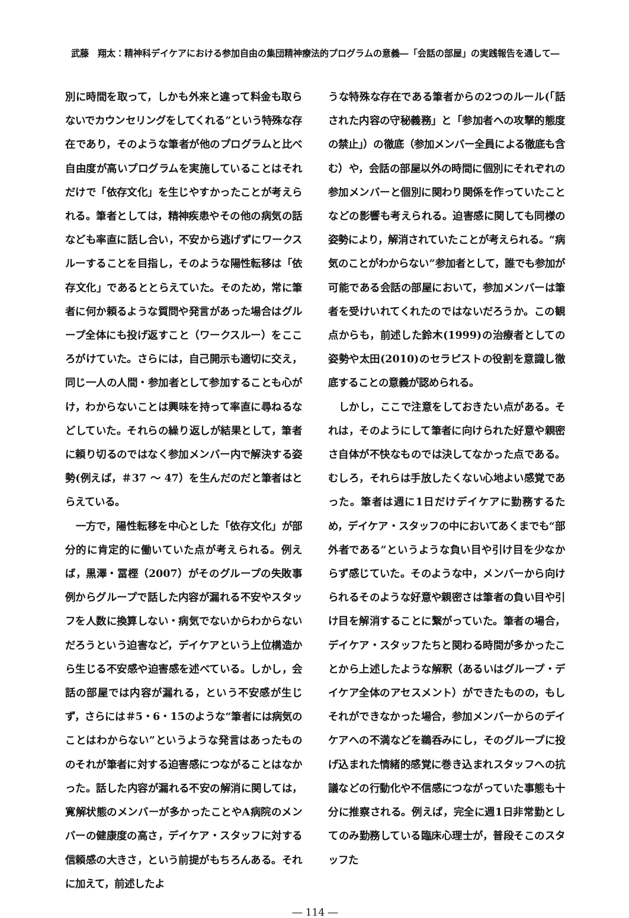武藤　翔太：精神科デイケアにおける参加自由の集団精神療法的プログラムの意義―「会話の部屋」の実践報告を通して―
別に時間を取って，しかも外来と違って料金も取らないでカウンセリングをしてくれる”という特殊な存在であり，そのような筆者が他のプログラムと比べ自由度が高いプログラムを実施していることはそれだけで「依存文化」を生じやすかったことが考えられる。筆者としては，精神疾患やその他の病気の話なども率直に話し合い，不安から逃げずにワークスルーすることを目指し，そのような陽性転移は「依存文化」であるととらえていた。そのため，常に筆者に何か頼るような質問や発言があった場合はグループ全体にも投げ返すこと（ワークスルー）をこころがけていた。さらには，自己開示も適切に交え，同じ一人の人間・参加者として参加することも心がけ，わからないことは興味を持って率直に尋ねるなどしていた。それらの繰り返しが結果として，筆者に頼り切るのではなく参加メンバー内で解決する姿勢(例えば，＃37 ～ 47）を生んだのだと筆者はとらえている。
一方で，陽性転移を中心とした「依存文化」が部分的に肯定的に働いていた点が考えられる。例えば，黒澤・冨樫（2007）がそのグループの失敗事例からグループで話した内容が漏れる不安やスタッフを人数に換算しない・病気でないからわからないだろうという迫害など，デイケアという上位構造から生じる不安感や迫害感を述べている。しかし，会話の部屋では内容が漏れる，という不安感が生じず，さらには＃5・6・15のような“筆者には病気のことはわからない”というような発言はあったもののそれが筆者に対する迫害感につながることはなかった。話した内容が漏れる不安の解消に関しては，寛解状態のメンバーが多かったことやA病院のメンバーの健康度の高さ，デイケア・スタッフに対する信頼感の大きさ，という前提がもちろんある。それに加えて，前述したよ
うな特殊な存在である筆者からの2つのルール(「話された内容の守秘義務」と「参加者への攻撃的態度の禁止」）の徹底（参加メンバー全員による徹底も含む）や，会話の部屋以外の時間に個別にそれぞれの参加メンバーと個別に関わり関係を作っていたことなどの影響も考えられる。迫害感に関しても同様の姿勢により，解消されていたことが考えられる。“病気のことがわからない”参加者として，誰でも参加が可能である会話の部屋において，参加メンバーは筆者を受けいれてくれたのではないだろうか。この観点からも，前述した鈴木(1999)の治療者としての姿勢や太田(2010)のセラピストの役割を意識し徹底することの意義が認められる。
しかし，ここで注意をしておきたい点がある。それは，そのようにして筆者に向けられた好意や親密さ自体が不快なものでは決してなかった点である。むしろ，それらは手放したくない心地よい感覚であった。筆者は週に1日だけデイケアに勤務するため，デイケア・スタッフの中においてあくまでも“部外者である”というような負い目や引け目を少なからず感じていた。そのような中，メンバーから向けられるそのような好意や親密さは筆者の負い目や引け目を解消することに繋がっていた。筆者の場合，デイケア・スタッフたちと関わる時間が多かったことから上述したような解釈（あるいはグループ・デイケア全体のアセスメント）ができたものの，もしそれができなかった場合，参加メンバーからのデイケアへの不満などを鵜呑みにし，そのグループに投げ込まれた情緒的感覚に巻き込まれスタッフへの抗議などの行動化や不信感につながっていた事態も十分に推察される。例えば，完全に週1日非常勤としてのみ勤務している臨床心理士が，普段そこのスタッフた
― 114 ―